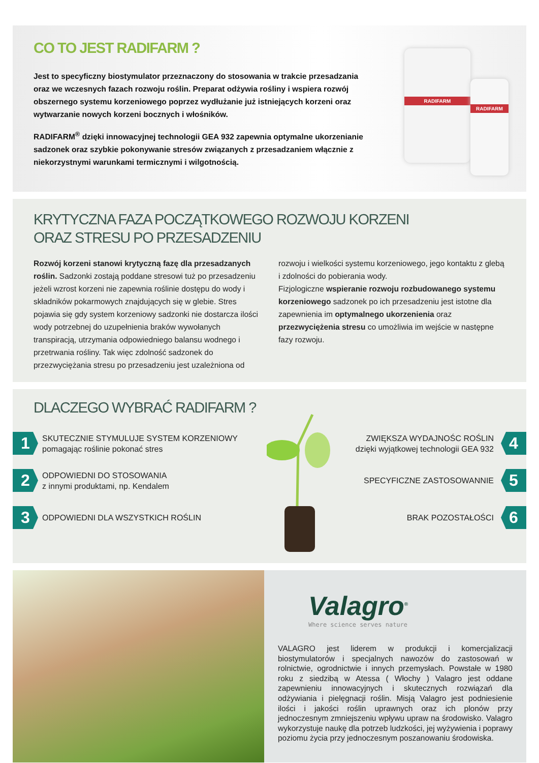CO TO JEST RADIFARM ?
Jest to specyficzny biostymulator przeznaczony do stosowania w trakcie przesadzania oraz we wczesnych fazach rozwoju roślin. Preparat odżywia rośliny i wspiera rozwój obszernego systemu korzeniowego poprzez wydłużanie już istniejących korzeni oraz wytwarzanie nowych korzeni bocznych i włośników.
RADIFARM<sup>®</sup> dzięki innowacyjnej technologii GEA 932 zapewnia optymalne ukorzenianie sadzonek oraz szybkie pokonywanie stresów związanych z przesadzaniem włącznie z niekorzystnymi warunkami termicznymi i wilgotnością.
RADIFARM
RADIFARM
KRYTYCZNA FAZA POCZĄTKOWEGO ROZWOJU KORZENI
ORAZ STRESU PO PRZESADZENIU
Rozwój korzeni stanowi krytyczną fazę dla przesadzanych roślin. Sadzonki zostają poddane stresowi tuż po przesadzeniu jeżeli wzrost korzeni nie zapewnia roślinie dostępu do wody i składników pokarmowych znajdujących się w glebie. Stres pojawia się gdy system korzeniowy sadzonki nie dostarcza ilości wody potrzebnej do uzupełnienia braków wywołanych transpiracją, utrzymania odpowiedniego balansu wodnego i przetrwania rośliny. Tak więc zdolność sadzonek do przezwyciężania stresu po przesadzeniu jest uzależniona od
rozwoju i wielkości systemu korzeniowego, jego kontaktu z glebą i zdolności do pobierania wody.
Fizjologiczne wspieranie rozwoju rozbudowanego systemu korzeniowego sadzonek po ich przesadzeniu jest istotne dla zapewnienia im optymalnego ukorzenienia oraz przezwyciężenia stresu co umożliwia im wejście w następne fazy rozwoju.
DLACZEGO WYBRAĆ RADIFARM ?
1
SKUTECZNIE STYMULUJE SYSTEM KORZENIOWY
pomagając roślinie pokonać stres
2
ODPOWIEDNI DO STOSOWANIA
z innymi produktami, np. Kendalem
3
ODPOWIEDNI DLA WSZYSTKICH ROŚLIN
ZWIĘKSZA WYDAJNOŚC ROŚLIN
dzięki wyjątkowej technologii GEA 932
4
SPECYFICZNE ZASTOSOWANNIE
5
BRAK POZOSTAŁOŚCI
6
Valagro<sup>®</sup>
Where science serves nature
VALAGRO jest liderem w produkcji i komercjalizacji biostymulatorów i specjalnych nawozów do zastosowań w rolnictwie, ogrodnictwie i innych przemysłach. Powstałe w 1980 roku z siedzibą w Atessa ( Włochy ) Valagro jest oddane zapewnieniu innowacyjnych i skutecznych rozwiązań dla odżywiania i pielęgnacji roślin. Misją Valagro jest podniesienie ilości i jakości roślin uprawnych oraz ich plonów przy jednoczesnym zmniejszeniu wpływu upraw na środowisko. Valagro wykorzystuje naukę dla potrzeb ludzkości, jej wyżywienia i poprawy poziomu życia przy jednoczesnym poszanowaniu środowiska.